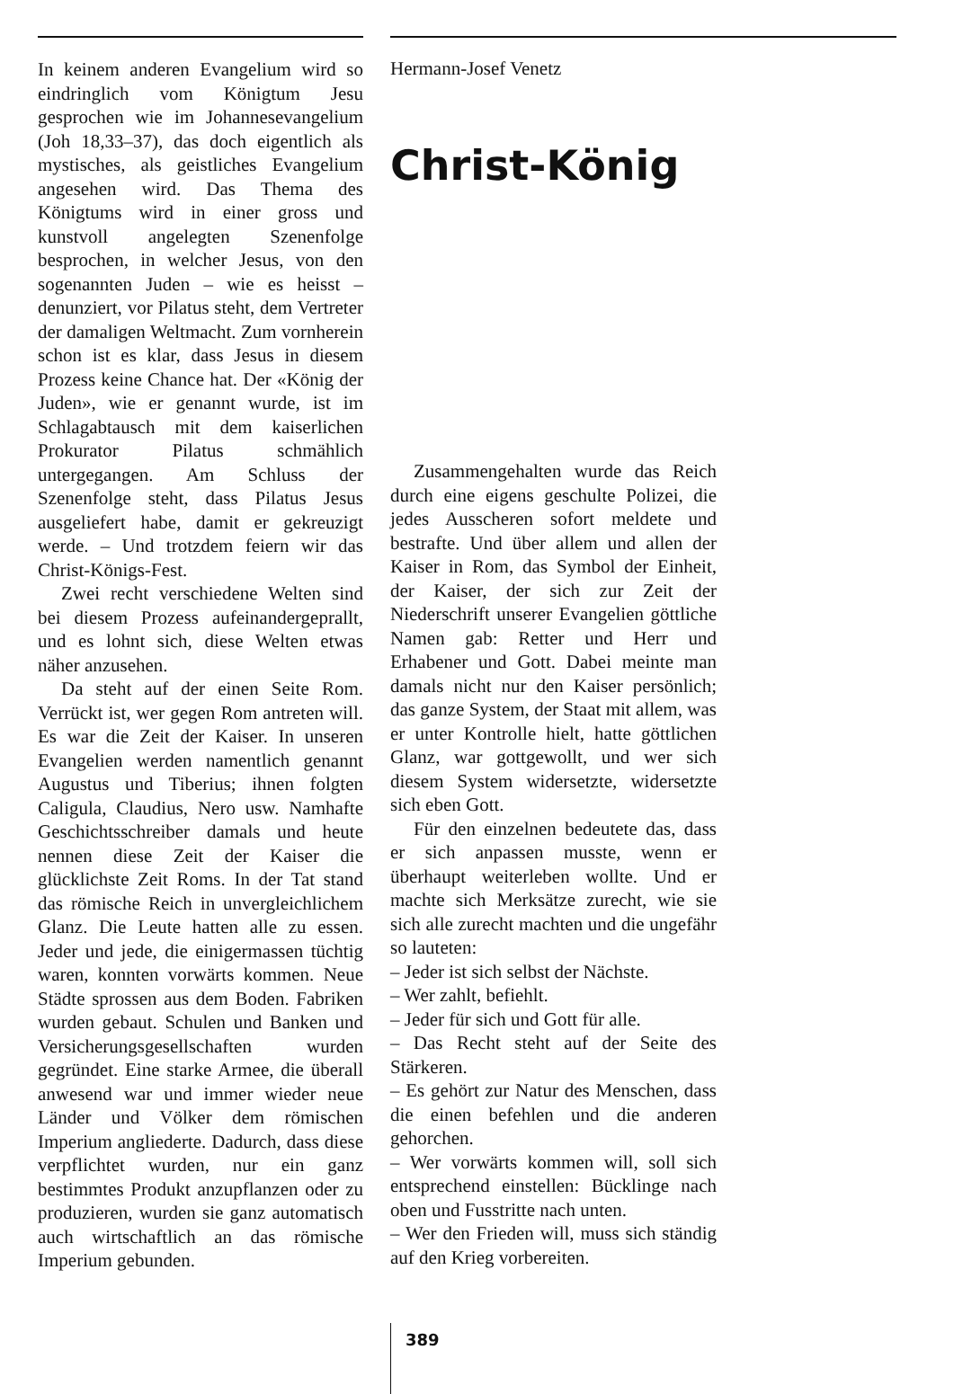In keinem anderen Evangelium wird so eindringlich vom Königtum Jesu gesprochen wie im Johannesevangelium (Joh 18,33–37), das doch eigentlich als mystisches, als geistliches Evangelium angesehen wird. Das Thema des Königtums wird in einer gross und kunstvoll angelegten Szenenfolge besprochen, in welcher Jesus, von den sogenannten Juden – wie es heisst – denunziert, vor Pilatus steht, dem Vertreter der damaligen Weltmacht. Zum vornherein schon ist es klar, dass Jesus in diesem Prozess keine Chance hat. Der «König der Juden», wie er genannt wurde, ist im Schlagabtausch mit dem kaiserlichen Prokurator Pilatus schmählich untergegangen. Am Schluss der Szenenfolge steht, dass Pilatus Jesus ausgeliefert habe, damit er gekreuzigt werde. – Und trotzdem feiern wir das Christ-Königs-Fest.
Zwei recht verschiedene Welten sind bei diesem Prozess aufeinandergeprallt, und es lohnt sich, diese Welten etwas näher anzusehen.
Da steht auf der einen Seite Rom. Verrückt ist, wer gegen Rom antreten will. Es war die Zeit der Kaiser. In unseren Evangelien werden namentlich genannt Augustus und Tiberius; ihnen folgten Caligula, Claudius, Nero usw. Namhafte Geschichtsschreiber damals und heute nennen diese Zeit der Kaiser die glücklichste Zeit Roms. In der Tat stand das römische Reich in unvergleichlichem Glanz. Die Leute hatten alle zu essen. Jeder und jede, die einigermassen tüchtig waren, konnten vorwärts kommen. Neue Städte sprossen aus dem Boden. Fabriken wurden gebaut. Schulen und Banken und Versicherungsgesellschaften wurden gegründet. Eine starke Armee, die überall anwesend war und immer wieder neue Länder und Völker dem römischen Imperium angliederte. Dadurch, dass diese verpflichtet wurden, nur ein ganz bestimmtes Produkt anzupflanzen oder zu produzieren, wurden sie ganz automatisch auch wirtschaftlich an das römische Imperium gebunden.
Hermann-Josef Venetz
Christ-König
Zusammengehalten wurde das Reich durch eine eigens geschulte Polizei, die jedes Ausscheren sofort meldete und bestrafte. Und über allem und allen der Kaiser in Rom, das Symbol der Einheit, der Kaiser, der sich zur Zeit der Niederschrift unserer Evangelien göttliche Namen gab: Retter und Herr und Erhabener und Gott. Dabei meinte man damals nicht nur den Kaiser persönlich; das ganze System, der Staat mit allem, was er unter Kontrolle hielt, hatte göttlichen Glanz, war gottgewollt, und wer sich diesem System widersetzte, widersetzte sich eben Gott.
Für den einzelnen bedeutete das, dass er sich anpassen musste, wenn er überhaupt weiterleben wollte. Und er machte sich Merksätze zurecht, wie sie sich alle zurecht machten und die ungefähr so lauteten:
– Jeder ist sich selbst der Nächste.
– Wer zahlt, befiehlt.
– Jeder für sich und Gott für alle.
– Das Recht steht auf der Seite des Stärkeren.
– Es gehört zur Natur des Menschen, dass die einen befehlen und die anderen gehorchen.
– Wer vorwärts kommen will, soll sich entsprechend einstellen: Bücklinge nach oben und Fusstritte nach unten.
– Wer den Frieden will, muss sich ständig auf den Krieg vorbereiten.
389